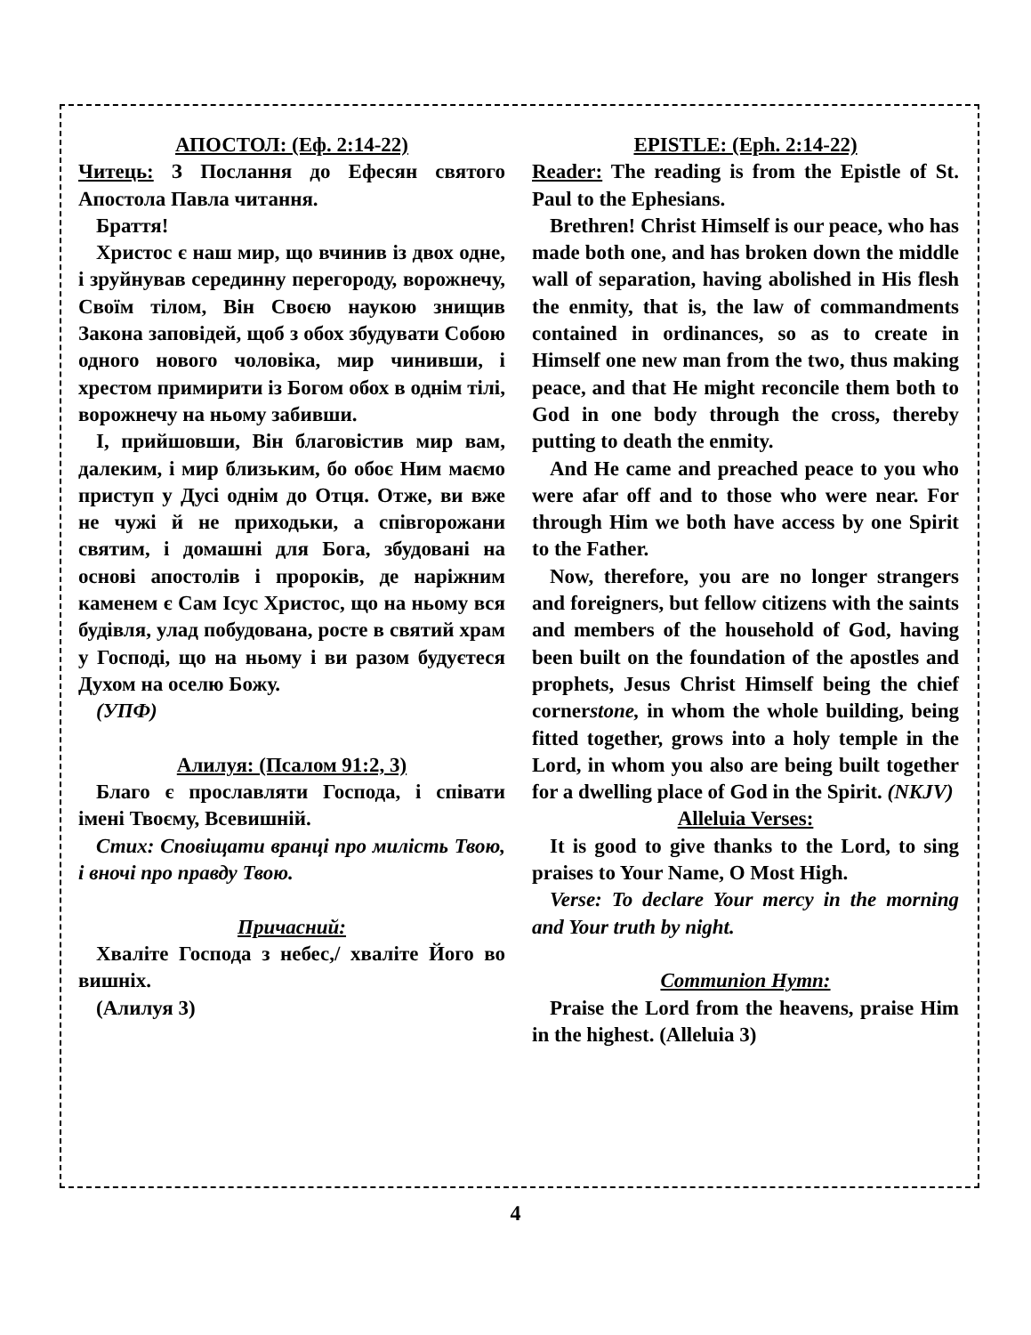АПОСТОЛ: (Еф. 2:14-22)
Читець: З Послання до Ефесян святого Апостола Павла читання.
Браття!
Христос є наш мир, що вчинив із двох одне, і зруйнував серединну перегороду, ворожнечу, Своїм тілом, Він Своєю наукою знищив Закона заповідей, щоб з обох збудувати Собою одного нового чоловіка, мир чинивши, і хрестом примирити із Богом обох в однім тілі, ворожнечу на ньому забивши.
І, прийшовши, Він благовістив мир вам, далеким, і мир близьким, бо обоє Ним маємо приступ у Дусі однім до Отця. Отже, ви вже не чужі й не приходьки, а співгорожани святим, і домашні для Бога, збудовані на основі апостолів і пророків, де наріжним каменем є Сам Ісус Христос, що на ньому вся будівля, улад побудована, росте в святий храм у Господі, що на ньому і ви разом будуєтеся Духом на оселю Божу.
(УПФ)
Алилуя: (Псалом 91:2, 3)
Благо є прославляти Господа, і співати імені Твоєму, Всевишній.
Стих: Сповіщати вранці про милість Твою, і вночі про правду Твою.
Причасний:
Хваліте Господа з небес,/ хваліте Його во вишніх.
(Алилуя 3)
EPISTLE: (Eph. 2:14-22)
Reader: The reading is from the Epistle of St. Paul to the Ephesians.
Brethren! Christ Himself is our peace, who has made both one, and has broken down the middle wall of separation, having abolished in His flesh the enmity, that is, the law of commandments contained in ordinances, so as to create in Himself one new man from the two, thus making peace, and that He might reconcile them both to God in one body through the cross, thereby putting to death the enmity.
And He came and preached peace to you who were afar off and to those who were near. For through Him we both have access by one Spirit to the Father.
Now, therefore, you are no longer strangers and foreigners, but fellow citizens with the saints and members of the household of God, having been built on the foundation of the apostles and prophets, Jesus Christ Himself being the chief cornerstone, in whom the whole building, being fitted together, grows into a holy temple in the Lord, in whom you also are being built together for a dwelling place of God in the Spirit. (NKJV)
Alleluia Verses:
It is good to give thanks to the Lord, to sing praises to Your Name, O Most High.
Verse: To declare Your mercy in the morning and Your truth by night.
Communion Hymn:
Praise the Lord from the heavens, praise Him in the highest. (Alleluia 3)
4